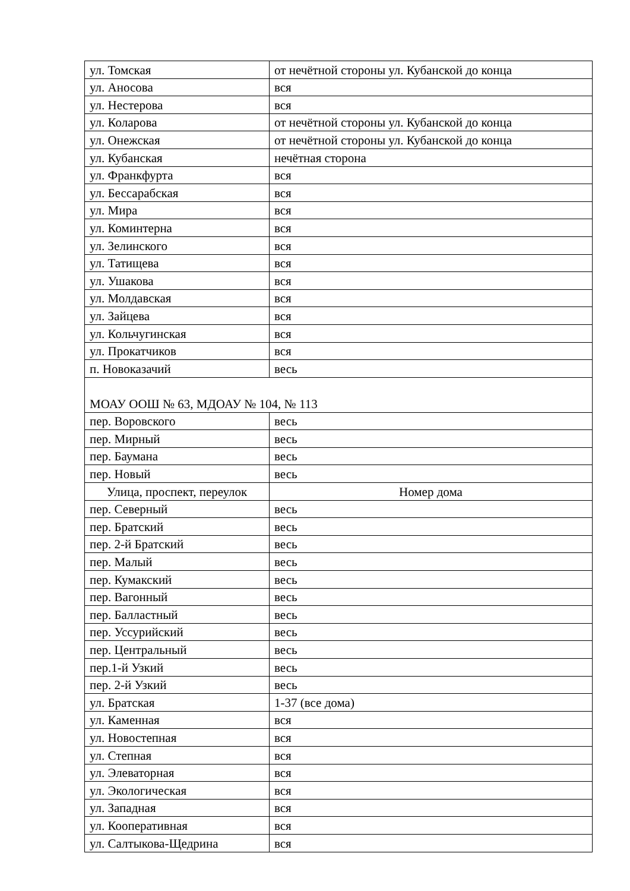| ул. Томская | от нечётной стороны ул. Кубанской до конца |
| ул. Аносова | вся |
| ул. Нестерова | вся |
| ул. Коларова | от нечётной стороны ул. Кубанской до конца |
| ул. Онежская | от нечётной стороны ул. Кубанской до конца |
| ул. Кубанская | нечётная сторона |
| ул. Франкфурта | вся |
| ул. Бессарабская | вся |
| ул. Мира | вся |
| ул. Коминтерна | вся |
| ул. Зелинского | вся |
| ул. Татищева | вся |
| ул. Ушакова | вся |
| ул. Молдавская | вся |
| ул. Зайцева | вся |
| ул. Кольчугинская | вся |
| ул. Прокатчиков | вся |
| п. Новоказачий | весь |
| МОАУ ООШ № 63, МДОАУ № 104, № 113 | |
| пер. Воровского | весь |
| пер. Мирный | весь |
| пер. Баумана | весь |
| пер. Новый | весь |
| Улица, проспект, переулок | Номер дома |
| пер. Северный | весь |
| пер. Братский | весь |
| пер. 2-й Братский | весь |
| пер. Малый | весь |
| пер. Кумакский | весь |
| пер. Вагонный | весь |
| пер. Балластный | весь |
| пер. Уссурийский | весь |
| пер. Центральный | весь |
| пер.1-й Узкий | весь |
| пер. 2-й Узкий | весь |
| ул. Братская | 1-37 (все дома) |
| ул. Каменная | вся |
| ул. Новостепная | вся |
| ул. Степная | вся |
| ул. Элеваторная | вся |
| ул. Экологическая | вся |
| ул. Западная | вся |
| ул. Кооперативная | вся |
| ул. Салтыкова-Щедрина | вся |